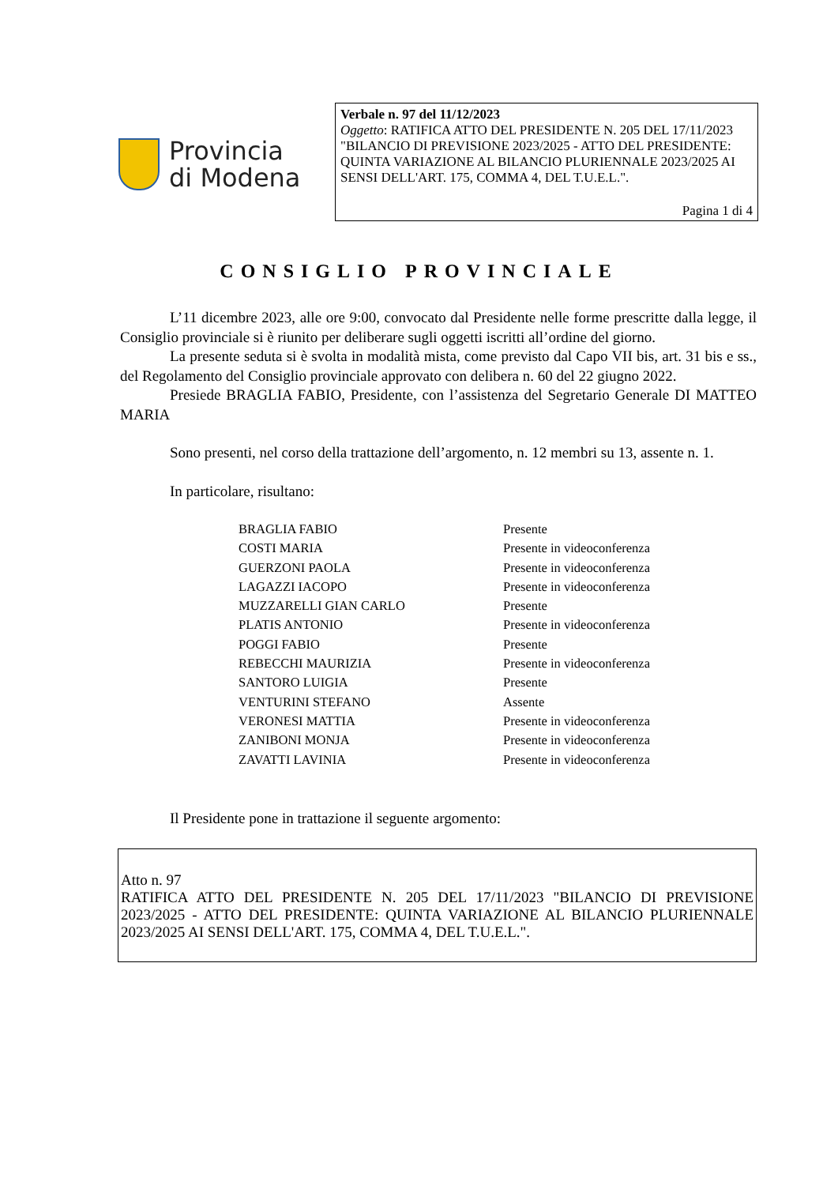Provincia
di Modena
Verbale n. 97 del 11/12/2023
Oggetto: RATIFICA ATTO DEL PRESIDENTE N. 205 DEL 17/11/2023 "BILANCIO DI PREVISIONE 2023/2025 - ATTO DEL PRESIDENTE: QUINTA VARIAZIONE AL BILANCIO PLURIENNALE 2023/2025 AI SENSI DELL'ART. 175, COMMA 4, DEL T.U.E.L.".
Pagina 1 di 4
CONSIGLIO PROVINCIALE
L’11 dicembre 2023, alle ore 9:00, convocato dal Presidente nelle forme prescritte dalla legge, il Consiglio provinciale si è riunito per deliberare sugli oggetti iscritti all’ordine del giorno.
La presente seduta si è svolta in modalità mista, come previsto dal Capo VII bis, art. 31 bis e ss., del Regolamento del Consiglio provinciale approvato con delibera n. 60 del 22 giugno 2022.
Presiede BRAGLIA FABIO, Presidente, con l’assistenza del Segretario Generale DI MATTEO MARIA
Sono presenti, nel corso della trattazione dell’argomento, n. 12 membri su 13, assente n. 1.
In particolare, risultano:
| BRAGLIA FABIO | Presente |
| COSTI MARIA | Presente in videoconferenza |
| GUERZONI PAOLA | Presente in videoconferenza |
| LAGAZZI IACOPO | Presente in videoconferenza |
| MUZZARELLI GIAN CARLO | Presente |
| PLATIS ANTONIO | Presente in videoconferenza |
| POGGI FABIO | Presente |
| REBECCHI MAURIZIA | Presente in videoconferenza |
| SANTORO LUIGIA | Presente |
| VENTURINI STEFANO | Assente |
| VERONESI MATTIA | Presente in videoconferenza |
| ZANIBONI MONJA | Presente in videoconferenza |
| ZAVATTI LAVINIA | Presente in videoconferenza |
Il Presidente pone in trattazione il seguente argomento:
Atto n. 97
RATIFICA ATTO DEL PRESIDENTE N. 205 DEL 17/11/2023 "BILANCIO DI PREVISIONE 2023/2025 - ATTO DEL PRESIDENTE: QUINTA VARIAZIONE AL BILANCIO PLURIENNALE 2023/2025 AI SENSI DELL'ART. 175, COMMA 4, DEL T.U.E.L.".